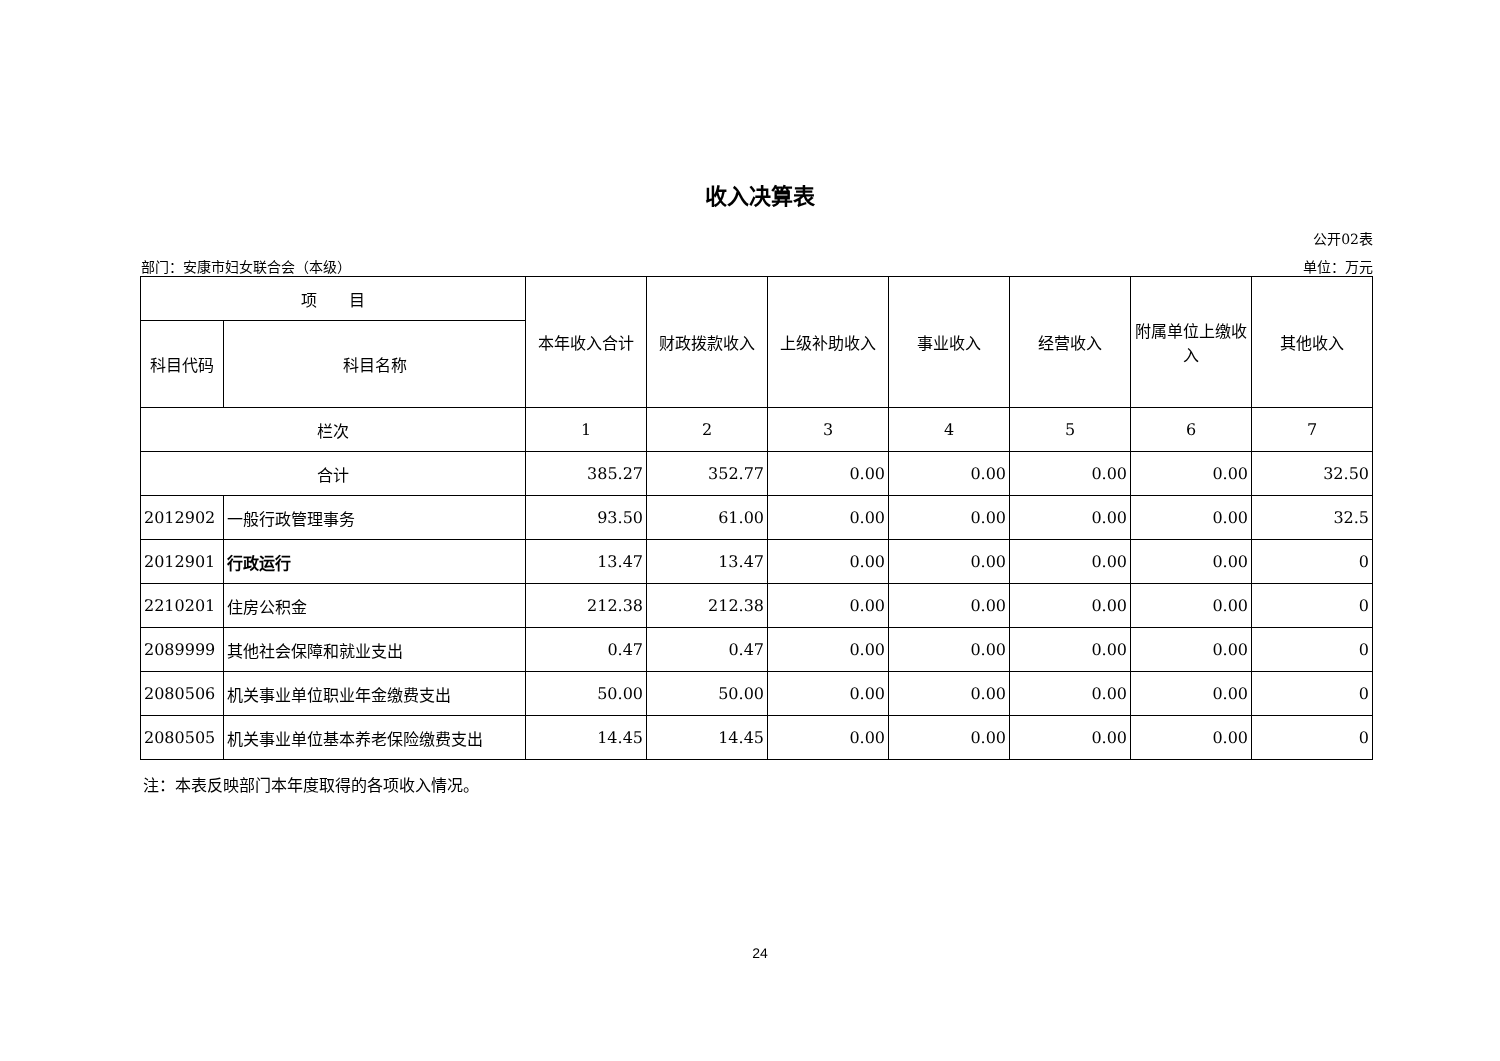收入决算表
公开02表
部门：安康市妇女联合会（本级） 单位：万元
| 项 目 | | 本年收入合计 | 财政拨款收入 | 上级补助收入 | 事业收入 | 经营收入 | 附属单位上缴收入 | 其他收入 |
| --- | --- | --- | --- | --- | --- | --- | --- | --- |
| 科目代码 | 科目名称 | | | | | | | |
| 栏次 | | 1 | 2 | 3 | 4 | 5 | 6 | 7 |
| 合计 | | 385.27 | 352.77 | 0.00 | 0.00 | 0.00 | 0.00 | 32.50 |
| 2012902 | 一般行政管理事务 | 93.50 | 61.00 | 0.00 | 0.00 | 0.00 | 0.00 | 32.5 |
| 2012901 | 行政运行 | 13.47 | 13.47 | 0.00 | 0.00 | 0.00 | 0.00 | 0 |
| 2210201 | 住房公积金 | 212.38 | 212.38 | 0.00 | 0.00 | 0.00 | 0.00 | 0 |
| 2089999 | 其他社会保障和就业支出 | 0.47 | 0.47 | 0.00 | 0.00 | 0.00 | 0.00 | 0 |
| 2080506 | 机关事业单位职业年金缴费支出 | 50.00 | 50.00 | 0.00 | 0.00 | 0.00 | 0.00 | 0 |
| 2080505 | 机关事业单位基本养老保险缴费支出 | 14.45 | 14.45 | 0.00 | 0.00 | 0.00 | 0.00 | 0 |
注：本表反映部门本年度取得的各项收入情况。
24